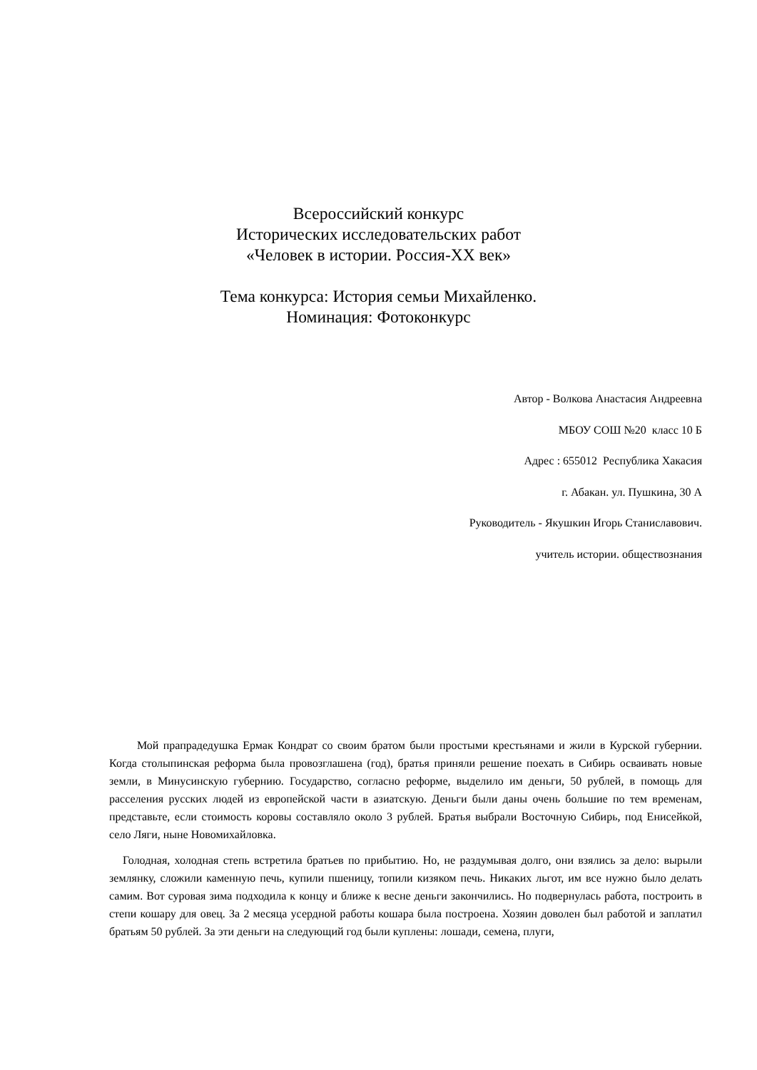Всероссийский конкурс
Исторических исследовательских работ
«Человек в истории. Россия-ХХ век»
Тема конкурса: История семьи Михайленко.
Номинация: Фотоконкурс
Автор - Волкова Анастасия Андреевна
МБОУ СОШ №20 класс 10 Б
Адрес : 655012 Республика Хакасия
г. Абакан. ул. Пушкина, 30 А
Руководитель - Якушкин Игорь Станиславович.
учитель истории. обществознания
Мой прапрадедушка Ермак Кондрат со своим братом были простыми крестьянами и жили в Курской губернии. Когда столыпинская реформа была провозглашена (год), братья приняли решение поехать в Сибирь осваивать новые земли, в Минусинскую губернию. Государство, согласно реформе, выделило им деньги, 50 рублей, в помощь для расселения русских людей из европейской части в азиатскую. Деньги были даны очень большие по тем временам, представьте, если стоимость коровы составляло около 3 рублей. Братья выбрали Восточную Сибирь, под Енисейкой, село Ляги, ныне Новомихайловка.
Голодная, холодная степь встретила братьев по прибытию. Но, не раздумывая долго, они взялись за дело: вырыли землянку, сложили каменную печь, купили пшеницу, топили кизяком печь. Никаких льгот, им все нужно было делать самим. Вот суровая зима подходила к концу и ближе к весне деньги закончились. Но подвернулась работа, построить в степи кошару для овец. За 2 месяца усердной работы кошара была построена. Хозяин доволен был работой и заплатил братьям 50 рублей. За эти деньги на следующий год были куплены: лошади, семена, плуги,